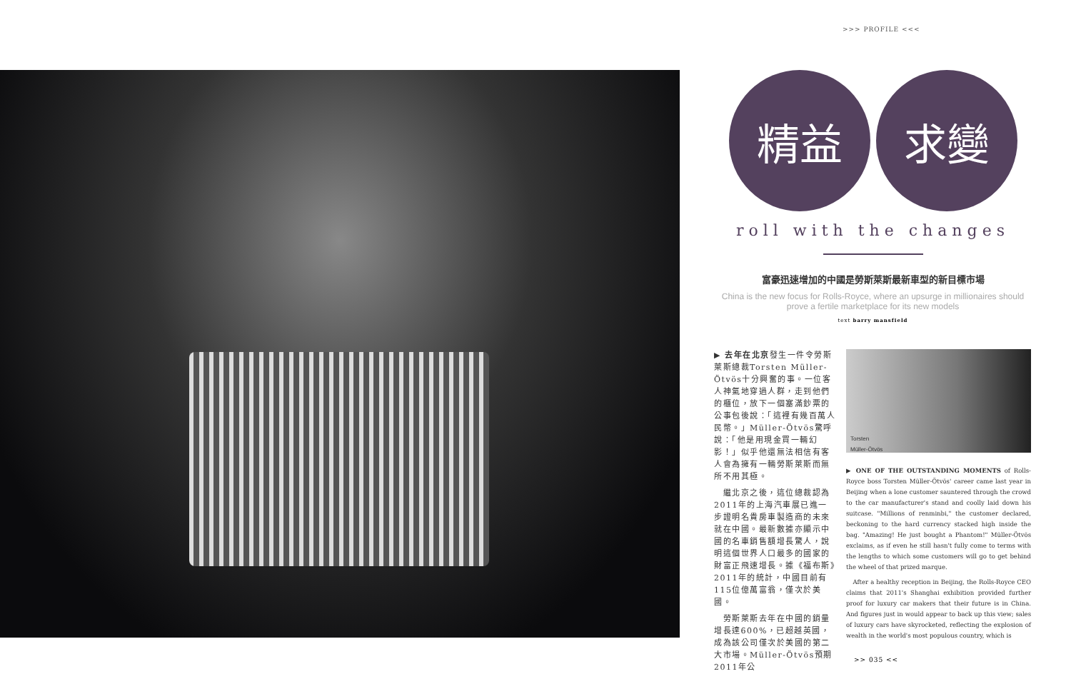>>> PROFILE <<<
精益 求變
roll with the changes
富豪迅速增加的中國是勞斯萊斯最新車型的新目標市場
China is the new focus for Rolls-Royce, where an upsurge in millionaires should prove a fertile marketplace for its new models
text barry mansfield
▶ 去年在北京發生一件令勞斯萊斯總裁Torsten Müller-Ötvös十分興奮的事。一位客人神氣地穿過人群，走到他們的櫃位，放下一個塞滿鈔票的公事包後說：「這裡有幾百萬人民幣。」Müller-Ötvös驚呼說：「他是用現金買一輛幻影！」似乎他還無法相信有客人會為擁有一輛勞斯萊斯而無所不用其極。
　繼北京之後，這位總裁認為2011年的上海汽車展已進一步證明名貴房車製造商的未來就在中國。最新數據亦顯示中國的名車銷售額增長驚人，說明這個世界人口最多的國家的財富正飛速增長。據《福布斯》2011年的統計，中國目前有115位億萬富翁，僅次於美國。
　勞斯萊斯去年在中國的銷量增長達600%，已超越英國，成為該公司僅次於美國的第二大市場。Müller-Ötvös預期2011年公
Torsten
Müller-Ötvös
▶ ONE OF THE OUTSTANDING MOMENTS of Rolls-Royce boss Torsten Müller-Ötvös' career came last year in Beijing when a lone customer sauntered through the crowd to the car manufacturer's stand and coolly laid down his suitcase. "Millions of renminbi," the customer declared, beckoning to the hard currency stacked high inside the bag. "Amazing! He just bought a Phantom!" Müller-Ötvös exclaims, as if even he still hasn't fully come to terms with the lengths to which some customers will go to get behind the wheel of that prized marque.
　After a healthy reception in Beijing, the Rolls-Royce CEO claims that 2011's Shanghai exhibition provided further proof for luxury car makers that their future is in China. And figures just in would appear to back up this view; sales of luxury cars have skyrocketed, reflecting the explosion of wealth in the world's most populous country, which is
>> 035 <<